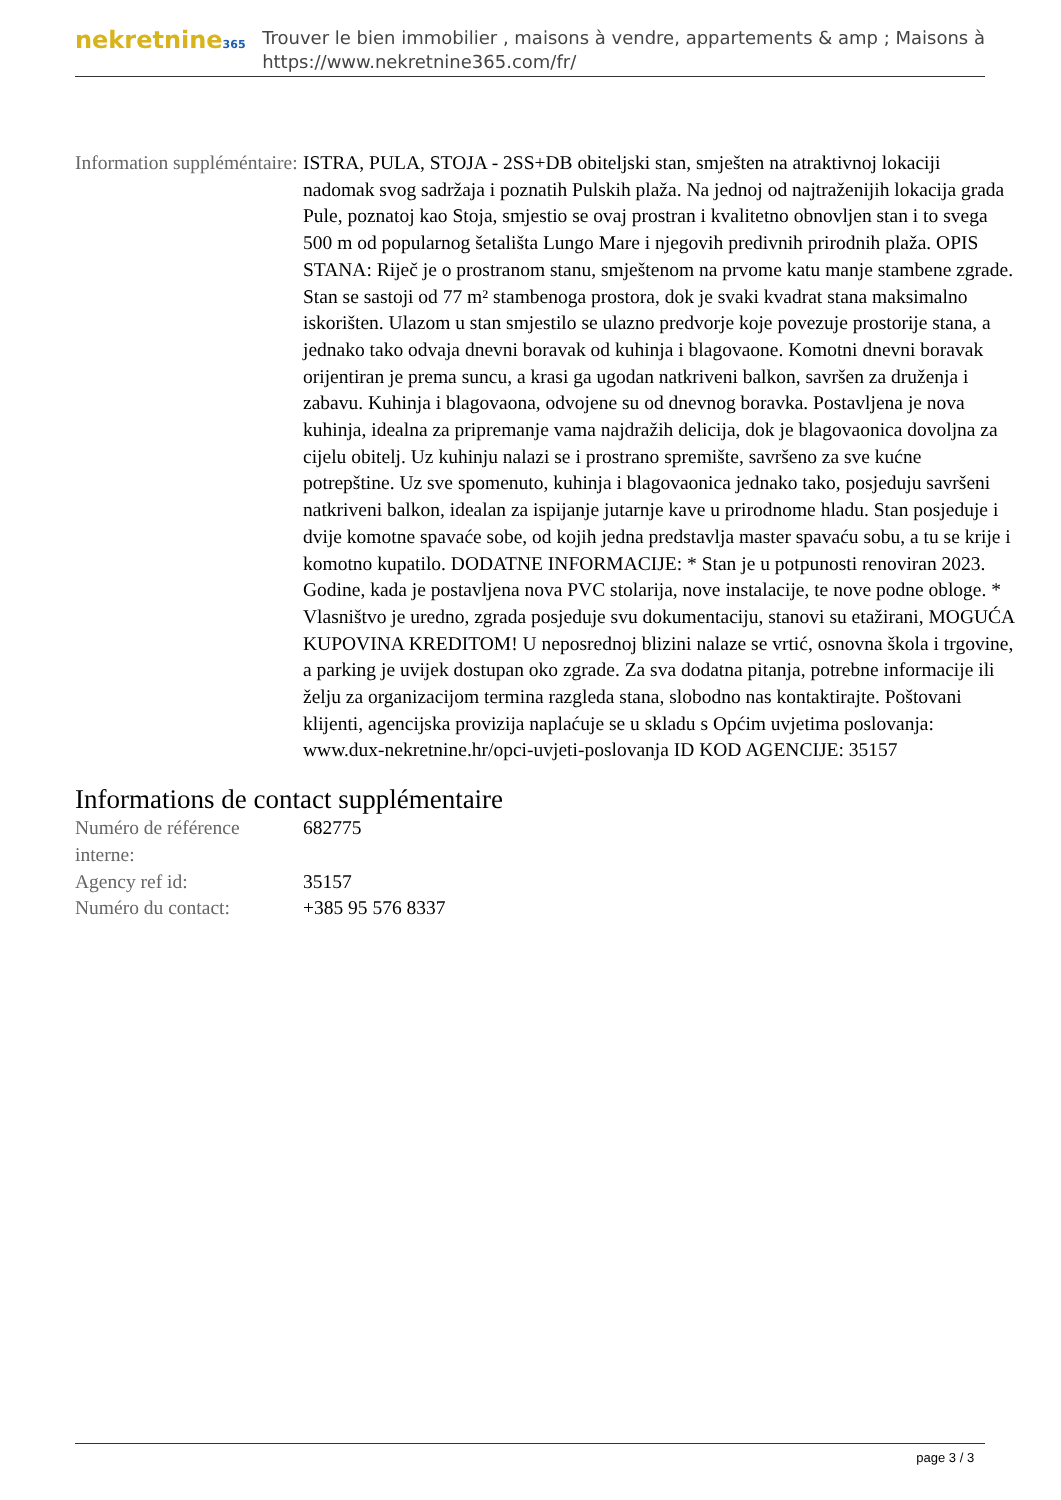nekretnine365
Trouver le bien immobilier , maisons à vendre, appartements & amp ; Maisons à
https://www.nekretnine365.com/fr/
| Information suppléméntaire: | ISTRA, PULA, STOJA - 2SS+DB obiteljski stan, smješten na atraktivnoj lokaciji nadomak svog sadržaja i poznatih Pulskih plaža. Na jednoj od najtraženijih lokacija grada Pule, poznatoj kao Stoja, smjestio se ovaj prostran i kvalitetno obnovljen stan i to svega 500 m od popularnog šetališta Lungo Mare i njegovih predivnih prirodnih plaža. OPIS STANA: Riječ je o prostranom stanu, smještenom na prvome katu manje stambene zgrade. Stan se sastoji od 77 m² stambenoga prostora, dok je svaki kvadrat stana maksimalno iskorišten. Ulazom u stan smjestilo se ulazno predvorje koje povezuje prostorije stana, a jednako tako odvaja dnevni boravak od kuhinja i blagovaone. Komotni dnevni boravak orijentiran je prema suncu, a krasi ga ugodan natkriveni balkon, savršen za druženja i zabavu. Kuhinja i blagovaona, odvojene su od dnevnog boravka. Postavljena je nova kuhinja, idealna za pripremanje vama najdražih delicija, dok je blagovaonica dovoljna za cijelu obitelj. Uz kuhinju nalazi se i prostrano spremište, savršeno za sve kućne potrepštine. Uz sve spomenuto, kuhinja i blagovaonica jednako tako, posjeduju savršeni natkriveni balkon, idealan za ispijanje jutarnje kave u prirodnome hladu. Stan posjeduje i dvije komotne spavaće sobe, od kojih jedna predstavlja master spavaću sobu, a tu se krije i komotno kupatilo. DODATNE INFORMACIJE: * Stan je u potpunosti renoviran 2023. Godine, kada je postavljena nova PVC stolarija, nove instalacije, te nove podne obloge. * Vlasništvo je uredno, zgrada posjeduje svu dokumentaciju, stanovi su etažirani, MOGUĆA KUPOVINA KREDITOM! U neposrednoj blizini nalaze se vrtić, osnovna škola i trgovine, a parking je uvijek dostupan oko zgrade. Za sva dodatna pitanja, potrebne informacije ili želju za organizacijom termina razgleda stana, slobodno nas kontaktirajte. Poštovani klijenti, agencijska provizija naplaćuje se u skladu s Općim uvjetima poslovanja: www.dux-nekretnine.hr/opci-uvjeti-poslovanja ID KOD AGENCIJE: 35157 |
Informations de contact supplémentaire
| Numéro de référence interne: | 682775 |
| Agency ref id: | 35157 |
| Numéro du contact: | +385 95 576 8337 |
page 3 / 3